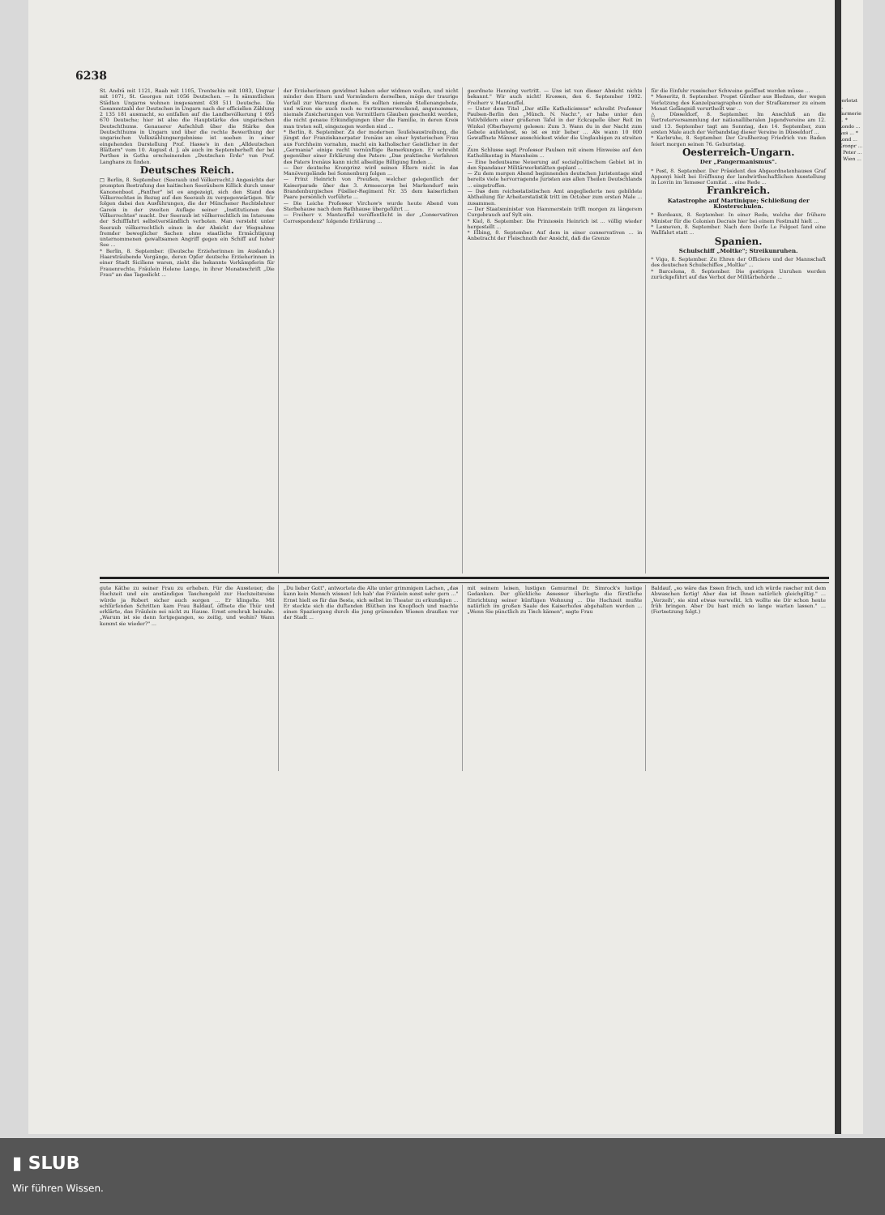6238
St. Andrä mit 1121, Raab mit 1105, Trentschin mit 1083, Ungvar mit 1071, St. Georgen mit 1056 Deutschen. — In sämmtlichen Städten Ungarns wohnen insgesammt 438 511 Deutsche. Die Gesammtzahl der Deutschen in Ungarn nach der officiellen Zählung 2 135 181 ausmacht, so entfallen auf die Landbevölkerung 1 695 670 Deutsche; hier ist also die Hauptstärke des ungarischen Deutschthums. Genauerer Aufschluß über die Stärke des Deutschthums in Ungarn und über die rechte Bewerthung der ungarischen Volkszählungsergebnisse ist soeben in einer eingehenden Darstellung Prof. Hasse's in den „Alldeutschen Blättern" vom 10. August d. J. als auch im Septemberheft der bei Perthes in Gotha erscheinenden „Deutschen Erde" von Prof. Langhans zu finden.
Deutsches Reich.
□ Berlin, 8. September. (Seeraub und Völkerrecht.) Angesichts der prompten Bestrafung des haitischen Seeräubers Killick durch unser Kanonenboot „Panther" ist es angezeigt, sich den Stand des Völkerrechtes in Bezug auf den Seeraub zu vergegenwärtigen. Wir folgen dabei den Ausführungen, die der Münchener Rechtslehrer Gareis in der zweiten Auflage seiner „Institutionen des Völkerrechtes" macht. Der Seeraub ist völkerrechtlich im Interesse der Schifffahrt selbstverständlich verboten. Man versteht unter Seeraub völkerrechtlich einen in der Absicht der Wegnahme fremder beweglicher Sachen ohne staatliche Ermächtigung unternommenen gewaltsamen Angriff gegen ein Schiff auf hoher See ...
* Berlin, 8. September. (Deutsche Erzieherinnen im Auslande.) Haarsträubende Vorgänge, deren Opfer deutsche Erzieherinnen in einer Stadt Siciliens waren, zieht die bekannte Vorkämpferin für Frauenrechte, Fräulein Helene Lange, in ihrer Monatsschrift „Die Frau" an das Tageslicht ...
der Erzieherinnen gewidmet haben oder widmen wollen, und nicht minder den Eltern und Vormündern derselben, möge der traurige Vorfall zur Warnung dienen. Es sollten niemals Stellenangebote, und wären sie auch noch so vertrauenerweckend, angenommen, niemals Zusicherungen von Vermittlern Glauben geschenkt werden, die nicht genaue Erkundigungen über die Familie, in deren Kreis man treten soll, eingezogen worden sind ...
* Berlin, 8. September. Zu der modernen Teufelsaustreibung, die jüngst der Franziskanerpater Irenäus an einer hysterischen Frau aus Forchheim vornahm, macht ein katholischer Geistlicher in der „Germania" einige recht vernünftige Bemerkungen. Er schreibt gegenüber einer Erklärung des Paters: „Das praktische Verfahren des Paters Irenäus kann nicht allseitige Billigung finden ...
— Der deutsche Kronprinz wird seinen Eltern nicht in das Manövergelände bei Sonnenburg folgen ...
— Prinz Heinrich von Preußen, welcher gelegentlich der Kaiserparade über das 3. Armeecorps bei Markendorf sein Brandenburgisches Füsilier-Regiment Nr. 35 dem kaiserlichen Paare persönlich vorführte ...
— Die Leiche Professor Virchow's wurde heute Abend vom Sterbehause nach dem Rathhause übergeführt ...
— Freiherr v. Manteuffel veröffentlicht in der „Conservativen Correspondenz" folgende Erklärung ...
geordnete Henning vertritt. — Uns ist von dieser Absicht nichts bekannt." Wir auch nicht! Krossen, den 6. September 1902. Freiherr v. Manteuffel.
— Unter dem Titel „Der stille Katholicismus" schreibt Professor Paulsen-Berlin den „Münch. N. Nachr.", er habe unter den Votivbildern einer größeren Tafel in der Eckcapelle über Reit im Winkel (Oberbayern) gelesen: Zum 3. Wann du in der Nacht zum Gebete aufstehest, so ist es mir lieber ... Als wann 10 000 Gewaffnete Männer ausschickest wider die Unglaubigen zu streiten ...
Zum Schlusse sagt Professor Paulsen mit einem Hinweise auf den Katholikentag in Mannheim ...
— Eine bedeutsame Neuerung auf socialpolitischem Gebiet ist in den Spandauer Militärwerkstätten geplant ...
— Zu dem morgen Abend beginnenden deutschen Juristentage sind bereits viele hervorragende Juristen aus allen Theilen Deutschlands ... eingetroffen.
— Das dem reichsstatistischen Amt angegliederte neu gebildete Abtheilung für Arbeiterstatistik tritt im October zum ersten Male ... zusammen.
— Der Staatsminister von Hammerstein trifft morgen zu längerem Curgebrauch auf Sylt ein.
* Kiel, 8. September. Die Prinzessin Heinrich ist ... völlig wieder hergestellt ...
* Elbing, 8. September. Auf dem in einer conservativen ... in Anbetracht der Fleischnoth der Ansicht, daß die Grenze
für die Einfuhr russischer Schweine geöffnet werden müsse ...
* Meseritz, 8. September. Propst Günther aus Bledzen, der wegen Verletzung des Kanzelparagraphen von der Strafkammer zu einem Monat Gefängniß verurtheilt war ...
△ Düsseldorf, 8. September. Im Anschluß an die Vertreterversammlung der nationalliberalen Jugendvereine am 12. und 13. September tagt am Sonntag, den 14. September, zum ersten Male auch der Verbandstag dieser Vereine in Düsseldorf ...
* Karlsruhe, 8. September. Der Großherzog Friedrich von Baden feiert morgen seinen 76. Geburtstag.
Oesterreich-Ungarn.
Der „Pangermanismus".
* Pest, 8. September. Der Präsident des Abgeordnetenhauses Graf Apponyi hielt bei Eröffnung der landwirthschaftlichen Ausstellung in Lovrin im Temeser Comitat ... eine Rede ...
Frankreich.
Katastrophe auf Martinique; Schließung der Klosterschulen.
* Bordeaux, 8. September. In einer Rede, welche der frühere Minister für die Colonien Decrais hier bei einem Festmahl hielt ...
* Lesneven, 8. September. Nach dem Dorfe Le Folgoet fand eine Wallfahrt statt ...
Spanien.
Schulschiff „Moltke"; Streikunruhen.
* Vigo, 8. September. Zu Ehren der Officiere und der Mannschaft des deutschen Schulschiffes „Moltke" ...
* Barcelona, 8. September. Die gestrigen Unruhen werden zurückgeführt auf das Verbot der Militärbehörde ...
gute Käthe zu seiner Frau zu erheben. Für die Aussteuer, die Hochzeit und ein anständiges Taschengeld zur Hochzeitsreise würde ja Robert sicher auch sorgen ... Er klingelte. Mit schlürfenden Schritten kam Frau Baldauf, öffnete die Thür und erklärte, das Fräulein sei nicht zu Hause. Ernst erschrak beinahe. „Warum ist sie denn fortgegangen, so zeitig, und wohin? Wann kommt sie wieder?" ...
„Du lieber Gott", antwortete die Alte unter grimmigem Lachen, „das kann kein Mensch wissen! Ich hab' das Fräulein sonst sehr gern ..." Ernst hielt es für das Beste, sich selbst im Theater zu erkundigen ... Er steckte sich die duftenden Blüthen ins Knopfloch und machte einen Spaziergang durch die jung grünenden Wiesen draußen vor der Stadt ...
mit seinem leisen, lustigen Gemurmel Dr. Simrock's lustige Gedanken. Der glückliche Assessor überlegte die fürstliche Einrichtung seiner künftigen Wohnung ... Die Hochzeit mußte natürlich im großen Saale des Kaiserhofes abgehalten werden ... „Wenn Sie pünctlich zu Tisch kämen", sagte Frau
Baldauf, „so wäre das Essen frisch, und ich würde rascher mit dem Abwaschen fertig! Aber das ist Ihnen natürlich gleichgiltig." ... „Verzeih', sie sind etwas verwelkt. Ich wollte sie Dir schon heute früh bringen. Aber Du hast mich so lange warten lassen." ... (Fortsetzung folgt.)
verletzt ... darmerie ... * Londo ... Aus ... * Lond ... Kronpr ... * Peter ... * Wien ...
▮ SLUB
Wir führen Wissen.